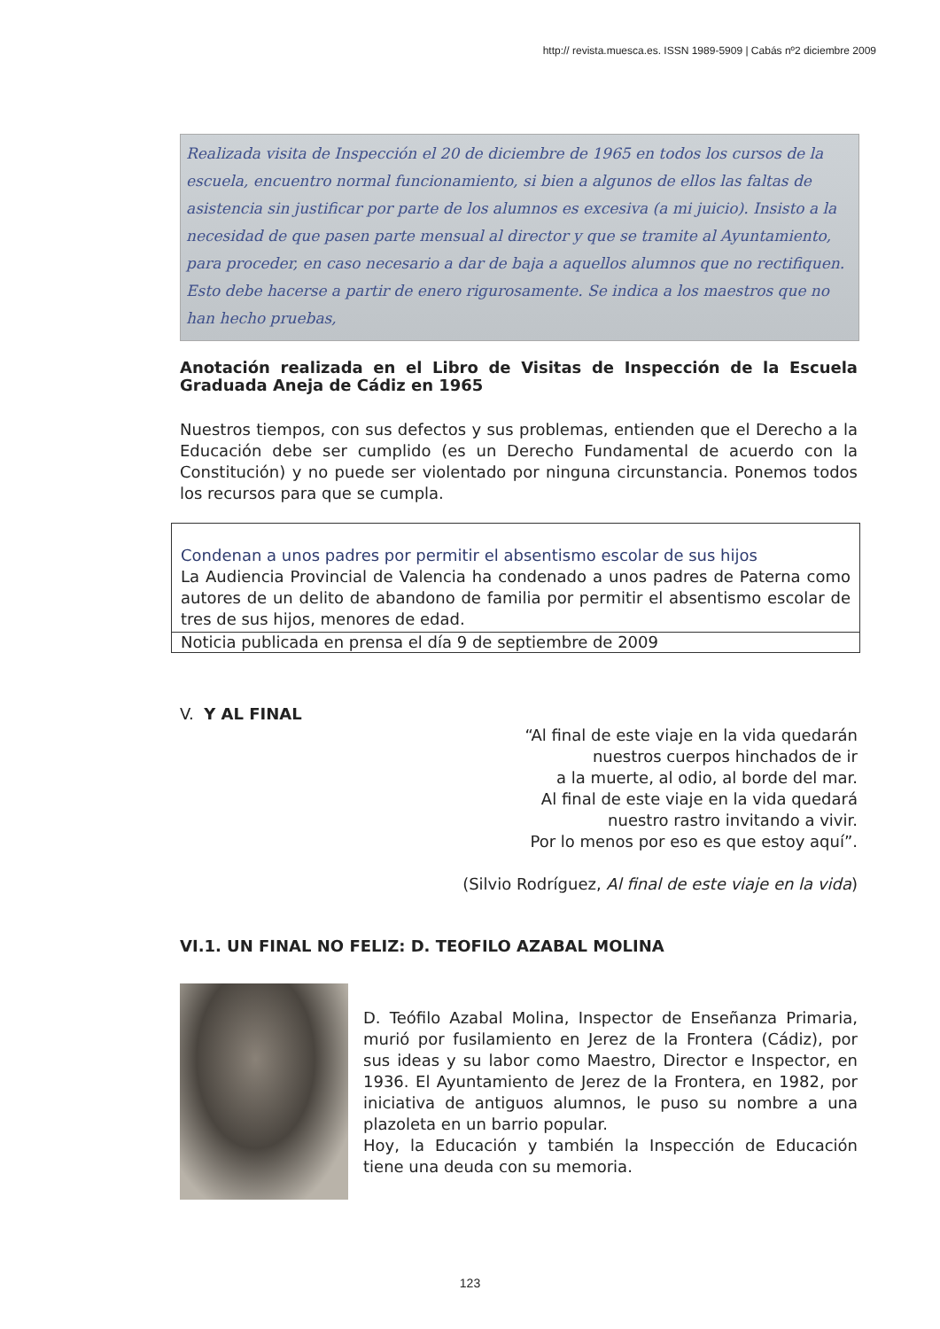http:// revista.muesca.es. ISSN 1989-5909 | Cabás nº2 diciembre 2009
Realizada visita de Inspección el 20 de diciembre de 1965 en todos los cursos de la escuela, encuentro normal funcionamiento, si bien a algunos de ellos las faltas de asistencia sin justificar por parte de los alumnos es excesiva (a mi juicio). Insisto a la necesidad de que pasen parte mensual al director y que se tramite al Ayuntamiento, para proceder, en caso necesario a dar de baja a aquellos alumnos que no rectifiquen. Esto debe hacerse a partir de enero rigurosamente. Se indica a los maestros que no han hecho pruebas,
Anotación realizada en el Libro de Visitas de Inspección de la Escuela Graduada Aneja de Cádiz en 1965
Nuestros tiempos, con sus defectos y sus problemas, entienden que el Derecho a la Educación debe ser cumplido (es un Derecho Fundamental de acuerdo con la Constitución) y no puede ser violentado por ninguna circunstancia. Ponemos todos los recursos para que se cumpla.
Condenan a unos padres por permitir el absentismo escolar de sus hijos
La Audiencia Provincial de Valencia ha condenado a unos padres de Paterna como autores de un delito de abandono de familia por permitir el absentismo escolar de tres de sus hijos, menores de edad.
Noticia publicada en prensa el día 9 de septiembre de 2009
V. Y AL FINAL
“Al final de este viaje en la vida quedarán
nuestros cuerpos hinchados de ir
a la muerte, al odio, al borde del mar.
Al final de este viaje en la vida quedará
nuestro rastro invitando a vivir.
Por lo menos por eso es que estoy aquí”.
(Silvio Rodríguez, Al final de este viaje en la vida)
VI.1. UN FINAL NO FELIZ: D. TEOFILO AZABAL MOLINA
D. Teófilo Azabal Molina, Inspector de Enseñanza Primaria, murió por fusilamiento en Jerez de la Frontera (Cádiz), por sus ideas y su labor como Maestro, Director e Inspector, en 1936. El Ayuntamiento de Jerez de la Frontera, en 1982, por iniciativa de antiguos alumnos, le puso su nombre a una plazoleta en un barrio popular.
Hoy, la Educación y también la Inspección de Educación tiene una deuda con su memoria.
123